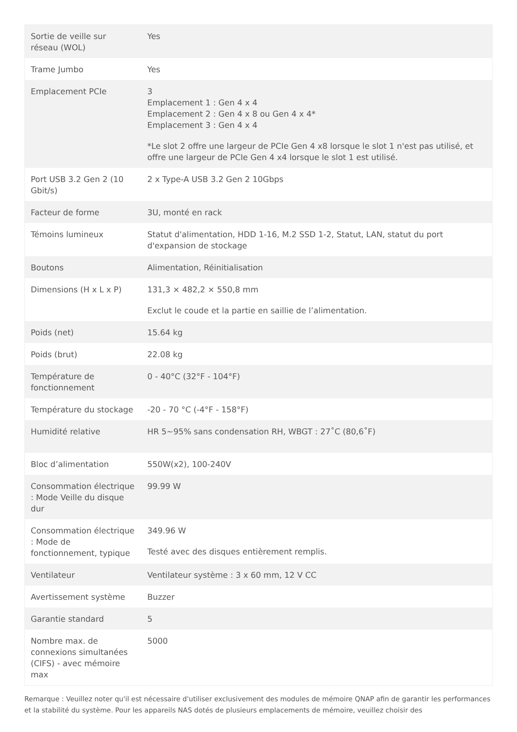| Sortie de veille sur réseau (WOL) | Yes |
| Trame Jumbo | Yes |
| Emplacement PCIe | 3 Emplacement 1 : Gen 4 x 4 Emplacement 2 : Gen 4 x 8 ou Gen 4 x 4* Emplacement 3 : Gen 4 x 4 *Le slot 2 offre une largeur de PCIe Gen 4 x8 lorsque le slot 1 n'est pas utilisé, et offre une largeur de PCIe Gen 4 x4 lorsque le slot 1 est utilisé. |
| Port USB 3.2 Gen 2 (10 Gbit/s) | 2 x Type-A USB 3.2 Gen 2 10Gbps |
| Facteur de forme | 3U, monté en rack |
| Témoins lumineux | Statut d'alimentation, HDD 1-16, M.2 SSD 1-2, Statut, LAN, statut du port d'expansion de stockage |
| Boutons | Alimentation, Réinitialisation |
| Dimensions (H x L x P) | 131,3 × 482,2 × 550,8 mm Exclut le coude et la partie en saillie de l’alimentation. |
| Poids (net) | 15.64 kg |
| Poids (brut) | 22.08 kg |
| Température de fonctionnement | 0 - 40°C (32°F - 104°F) |
| Température du stockage | -20 - 70 °C (-4°F - 158°F) |
| Humidité relative | HR 5~95% sans condensation RH, WBGT : 27˚C (80,6˚F) |
| Bloc d’alimentation | 550W(x2), 100-240V |
| Consommation électrique : Mode Veille du disque dur | 99.99 W |
| Consommation électrique : Mode de fonctionnement, typique | 349.96 W Testé avec des disques entièrement remplis. |
| Ventilateur | Ventilateur système : 3 x 60 mm, 12 V CC |
| Avertissement système | Buzzer |
| Garantie standard | 5 |
| Nombre max. de connexions simultanées (CIFS) - avec mémoire max | 5000 |
Remarque : Veuillez noter qu'il est nécessaire d'utiliser exclusivement des modules de mémoire QNAP afin de garantir les performances et la stabilité du système. Pour les appareils NAS dotés de plusieurs emplacements de mémoire, veuillez choisir des